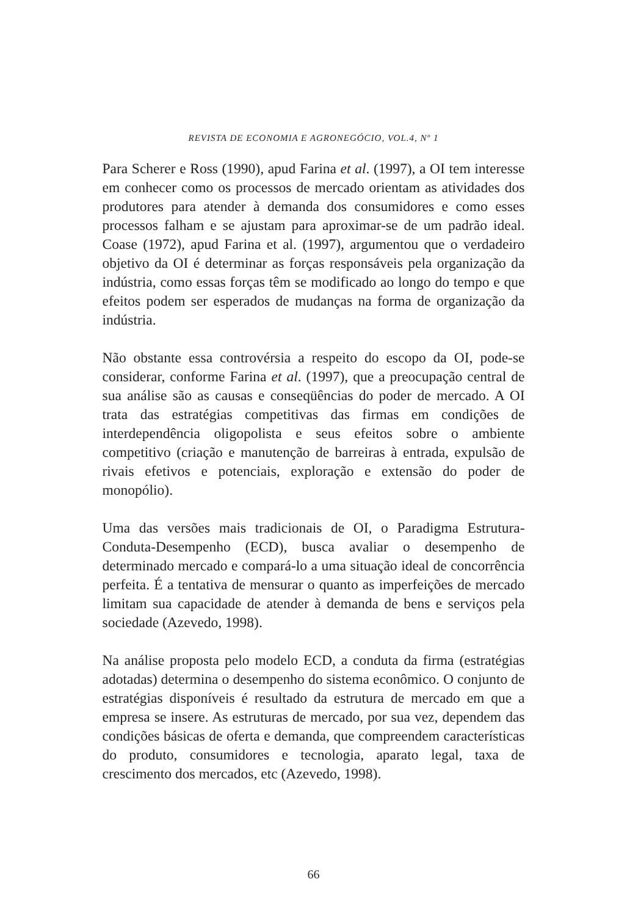REVISTA DE ECONOMIA E AGRONEGÓCIO, VOL.4, Nº 1
Para Scherer e Ross (1990), apud Farina et al. (1997), a OI tem interesse em conhecer como os processos de mercado orientam as atividades dos produtores para atender à demanda dos consumidores e como esses processos falham e se ajustam para aproximar-se de um padrão ideal. Coase (1972), apud Farina et al. (1997), argumentou que o verdadeiro objetivo da OI é determinar as forças responsáveis pela organização da indústria, como essas forças têm se modificado ao longo do tempo e que efeitos podem ser esperados de mudanças na forma de organização da indústria.
Não obstante essa controvérsia a respeito do escopo da OI, pode-se considerar, conforme Farina et al. (1997), que a preocupação central de sua análise são as causas e conseqüências do poder de mercado. A OI trata das estratégias competitivas das firmas em condições de interdependência oligopolista e seus efeitos sobre o ambiente competitivo (criação e manutenção de barreiras à entrada, expulsão de rivais efetivos e potenciais, exploração e extensão do poder de monopólio).
Uma das versões mais tradicionais de OI, o Paradigma Estrutura-Conduta-Desempenho (ECD), busca avaliar o desempenho de determinado mercado e compará-lo a uma situação ideal de concorrência perfeita. É a tentativa de mensurar o quanto as imperfeições de mercado limitam sua capacidade de atender à demanda de bens e serviços pela sociedade (Azevedo, 1998).
Na análise proposta pelo modelo ECD, a conduta da firma (estratégias adotadas) determina o desempenho do sistema econômico. O conjunto de estratégias disponíveis é resultado da estrutura de mercado em que a empresa se insere. As estruturas de mercado, por sua vez, dependem das condições básicas de oferta e demanda, que compreendem características do produto, consumidores e tecnologia, aparato legal, taxa de crescimento dos mercados, etc (Azevedo, 1998).
66